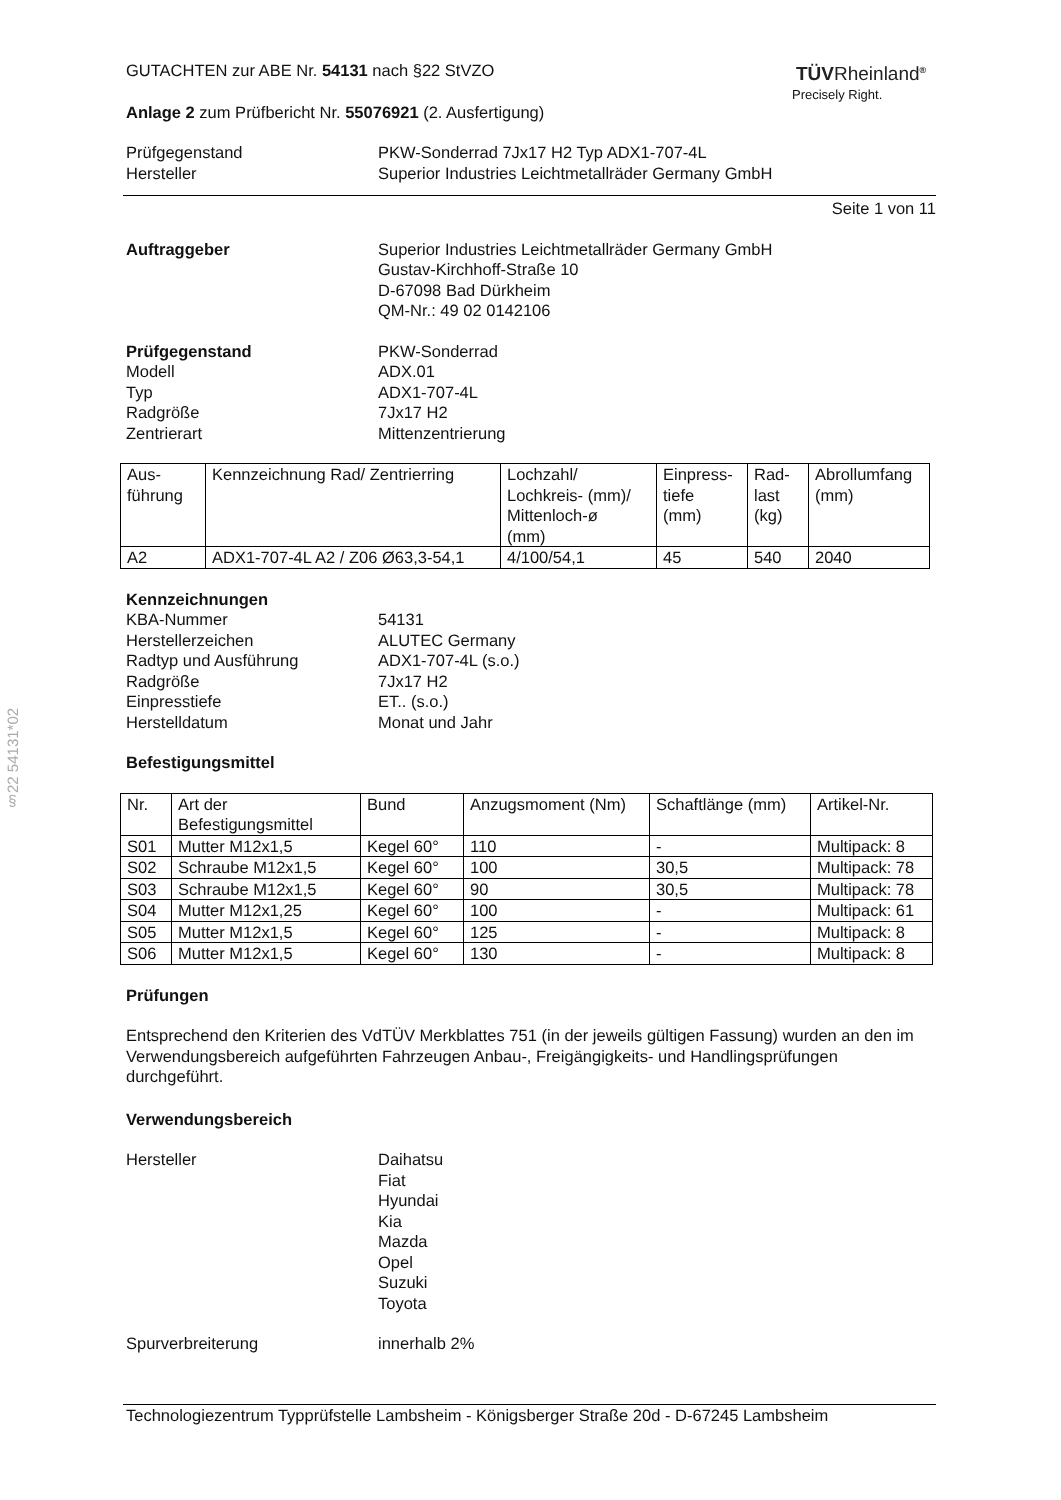§22 54131*02
TÜVRheinland<sup>®</sup>
Precisely Right.
GUTACHTEN zur ABE Nr. 54131 nach §22 StVZO
Anlage 2 zum Prüfbericht Nr. 55076921 (2. Ausfertigung)
Prüfgegenstand
Hersteller
PKW-Sonderrad 7Jx17 H2 Typ ADX1-707-4L
Superior Industries Leichtmetallräder Germany GmbH
Seite 1 von 11
Auftraggeber Superior Industries Leichtmetallräder Germany GmbH
Gustav-Kirchhoff-Straße 10
D-67098 Bad Dürkheim
QM-Nr.: 49 02 0142106
Prüfgegenstand
Modell
Typ
Radgröße
Zentrierart
PKW-Sonderrad
ADX.01
ADX1-707-4L
7Jx17 H2
Mittenzentrierung
| Aus- führung | Kennzeichnung Rad/ Zentrierring | Lochzahl/ Lochkreis- (mm)/ Mittenloch-ø (mm) | Einpress- tiefe (mm) | Rad- last (kg) | Abrollumfang (mm) |
| A2 | ADX1-707-4L A2 / Z06 Ø63,3-54,1 | 4/100/54,1 | 45 | 540 | 2040 |
Kennzeichnungen
KBA-Nummer
Herstellerzeichen
Radtyp und Ausführung
Radgröße
Einpresstiefe
Herstelldatum
54131
ALUTEC Germany
ADX1-707-4L (s.o.)
7Jx17 H2
ET.. (s.o.)
Monat und Jahr
Befestigungsmittel
| Nr. | Art der Befestigungsmittel | Bund | Anzugsmoment (Nm) | Schaftlänge (mm) | Artikel-Nr. |
| S01 | Mutter M12x1,5 | Kegel 60° | 110 | - | Multipack: 8 |
| S02 | Schraube M12x1,5 | Kegel 60° | 100 | 30,5 | Multipack: 78 |
| S03 | Schraube M12x1,5 | Kegel 60° | 90 | 30,5 | Multipack: 78 |
| S04 | Mutter M12x1,25 | Kegel 60° | 100 | - | Multipack: 61 |
| S05 | Mutter M12x1,5 | Kegel 60° | 125 | - | Multipack: 8 |
| S06 | Mutter M12x1,5 | Kegel 60° | 130 | - | Multipack: 8 |
Prüfungen
Entsprechend den Kriterien des VdTÜV Merkblattes 751 (in der jeweils gültigen Fassung) wurden an den im Verwendungsbereich aufgeführten Fahrzeugen Anbau-, Freigängigkeits- und Handlingsprüfungen durchgeführt.
Verwendungsbereich
Hersteller Daihatsu
Fiat
Hyundai
Kia
Mazda
Opel
Suzuki
Toyota
Spurverbreiterung innerhalb 2%
Technologiezentrum Typprüfstelle Lambsheim - Königsberger Straße 20d - D-67245 Lambsheim